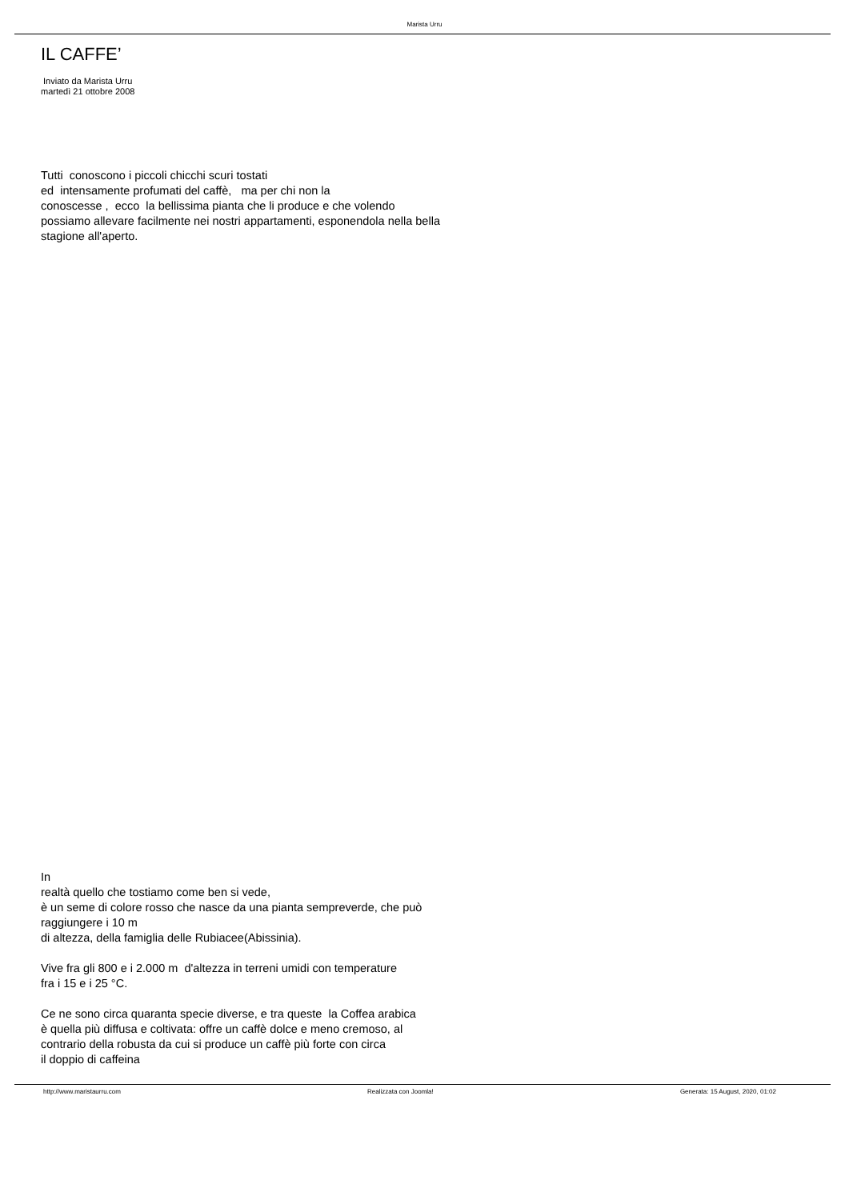Marista Urru
IL CAFFE’
Inviato da Marista Urru
martedì 21 ottobre 2008
Tutti conoscono i piccoli chicchi scuri tostati
ed intensamente profumati del caffè, ma per chi non la
conoscesse , ecco la bellissima pianta che li produce e che volendo
possiamo allevare facilmente nei nostri appartamenti, esponendola nella bella
stagione all'aperto.
In
realtà quello che tostiamo come ben si vede,
è un seme di colore rosso che nasce da una pianta sempreverde, che può
raggiungere i 10 m
di altezza, della famiglia delle Rubiacee(Abissinia).
Vive fra gli 800 e i 2.000 m d'altezza in terreni umidi con temperature
fra i 15 e i 25 °C.
Ce ne sono circa quaranta specie diverse, e tra queste la Coffea arabica
è quella più diffusa e coltivata: offre un caffè dolce e meno cremoso, al
contrario della robusta da cui si produce un caffè più forte con circa
il doppio di caffeina
http://www.maristaurru.com Realizzata con Joomla! Generata: 15 August, 2020, 01:02